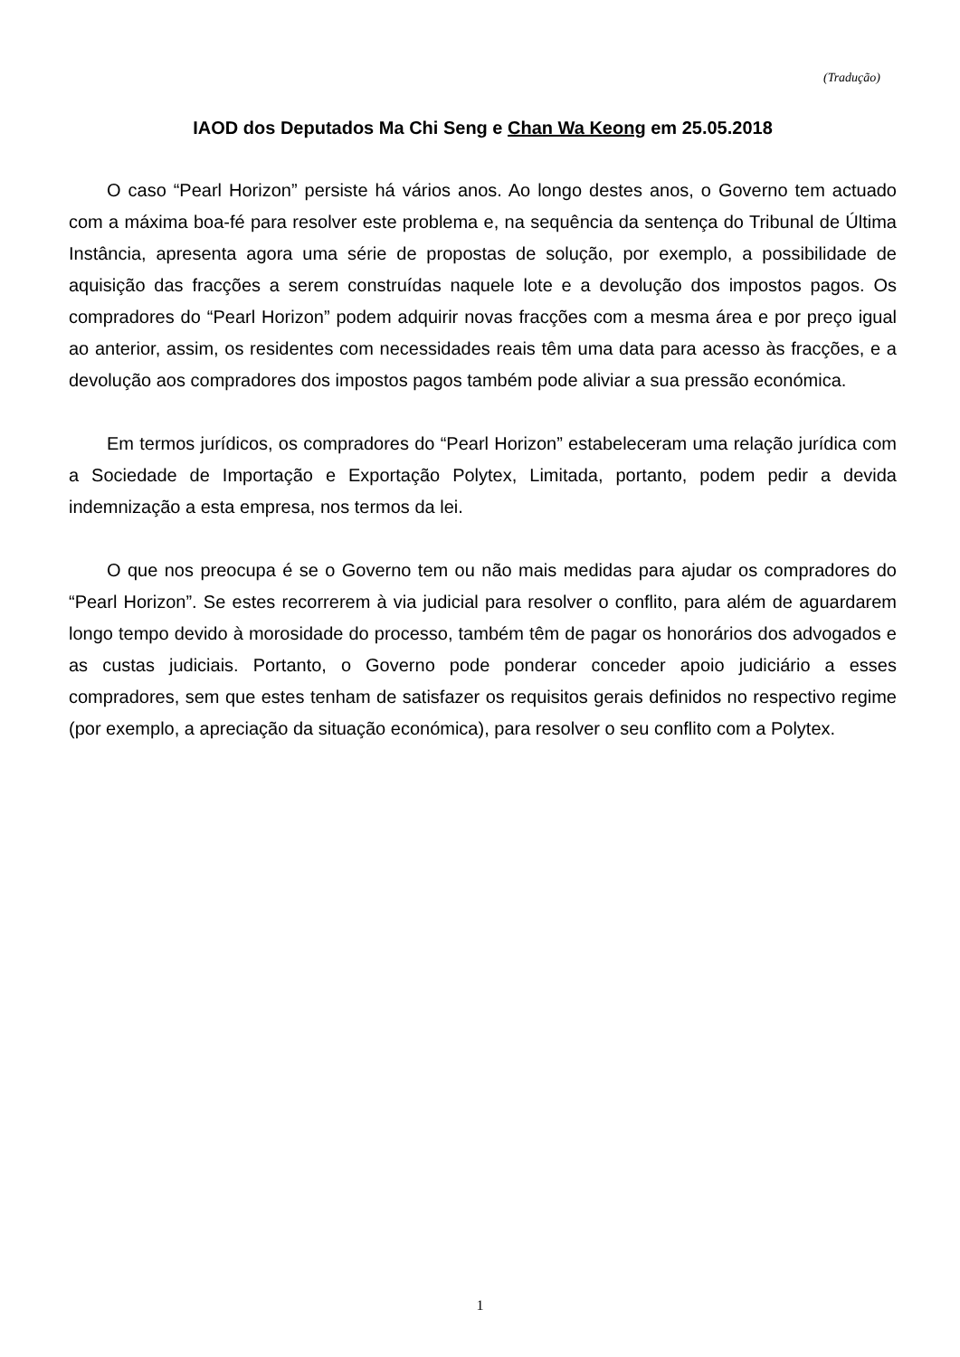(Tradução)
IAOD dos Deputados Ma Chi Seng e Chan Wa Keong em 25.05.2018
O caso “Pearl Horizon” persiste há vários anos. Ao longo destes anos, o Governo tem actuado com a máxima boa-fé para resolver este problema e, na sequência da sentença do Tribunal de Última Instância, apresenta agora uma série de propostas de solução, por exemplo, a possibilidade de aquisição das fracções a serem construídas naquele lote e a devolução dos impostos pagos. Os compradores do “Pearl Horizon” podem adquirir novas fracções com a mesma área e por preço igual ao anterior, assim, os residentes com necessidades reais têm uma data para acesso às fracções, e a devolução aos compradores dos impostos pagos também pode aliviar a sua pressão económica.
Em termos jurídicos, os compradores do “Pearl Horizon” estabeleceram uma relação jurídica com a Sociedade de Importação e Exportação Polytex, Limitada, portanto, podem pedir a devida indemnização a esta empresa, nos termos da lei.
O que nos preocupa é se o Governo tem ou não mais medidas para ajudar os compradores do “Pearl Horizon”. Se estes recorrerem à via judicial para resolver o conflito, para além de aguardarem longo tempo devido à morosidade do processo, também têm de pagar os honorários dos advogados e as custas judiciais. Portanto, o Governo pode ponderar conceder apoio judiciário a esses compradores, sem que estes tenham de satisfazer os requisitos gerais definidos no respectivo regime (por exemplo, a apreciação da situação económica), para resolver o seu conflito com a Polytex.
1